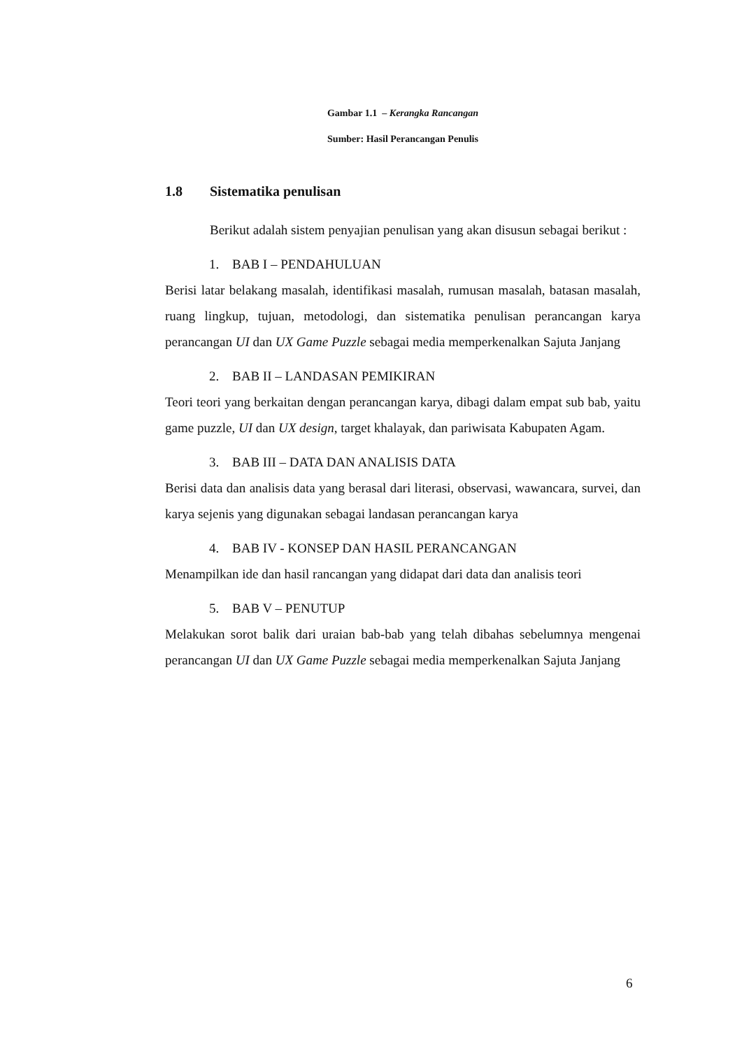Gambar 1.1 – Kerangka Rancangan
Sumber: Hasil Perancangan Penulis
1.8 Sistematika penulisan
Berikut adalah sistem penyajian penulisan yang akan disusun sebagai berikut :
1. BAB I – PENDAHULUAN
Berisi latar belakang masalah, identifikasi masalah, rumusan masalah, batasan masalah, ruang lingkup, tujuan, metodologi, dan sistematika penulisan perancangan karya perancangan UI dan UX Game Puzzle sebagai media memperkenalkan Sajuta Janjang
2. BAB II – LANDASAN PEMIKIRAN
Teori teori yang berkaitan dengan perancangan karya, dibagi dalam empat sub bab, yaitu game puzzle, UI dan UX design, target khalayak, dan pariwisata Kabupaten Agam.
3. BAB III – DATA DAN ANALISIS DATA
Berisi data dan analisis data yang berasal dari literasi, observasi, wawancara, survei, dan karya sejenis yang digunakan sebagai landasan perancangan karya
4. BAB IV - KONSEP DAN HASIL PERANCANGAN
Menampilkan ide dan hasil rancangan yang didapat dari data dan analisis teori
5. BAB V – PENUTUP
Melakukan sorot balik dari uraian bab-bab yang telah dibahas sebelumnya mengenai perancangan UI dan UX Game Puzzle sebagai media memperkenalkan Sajuta Janjang
6